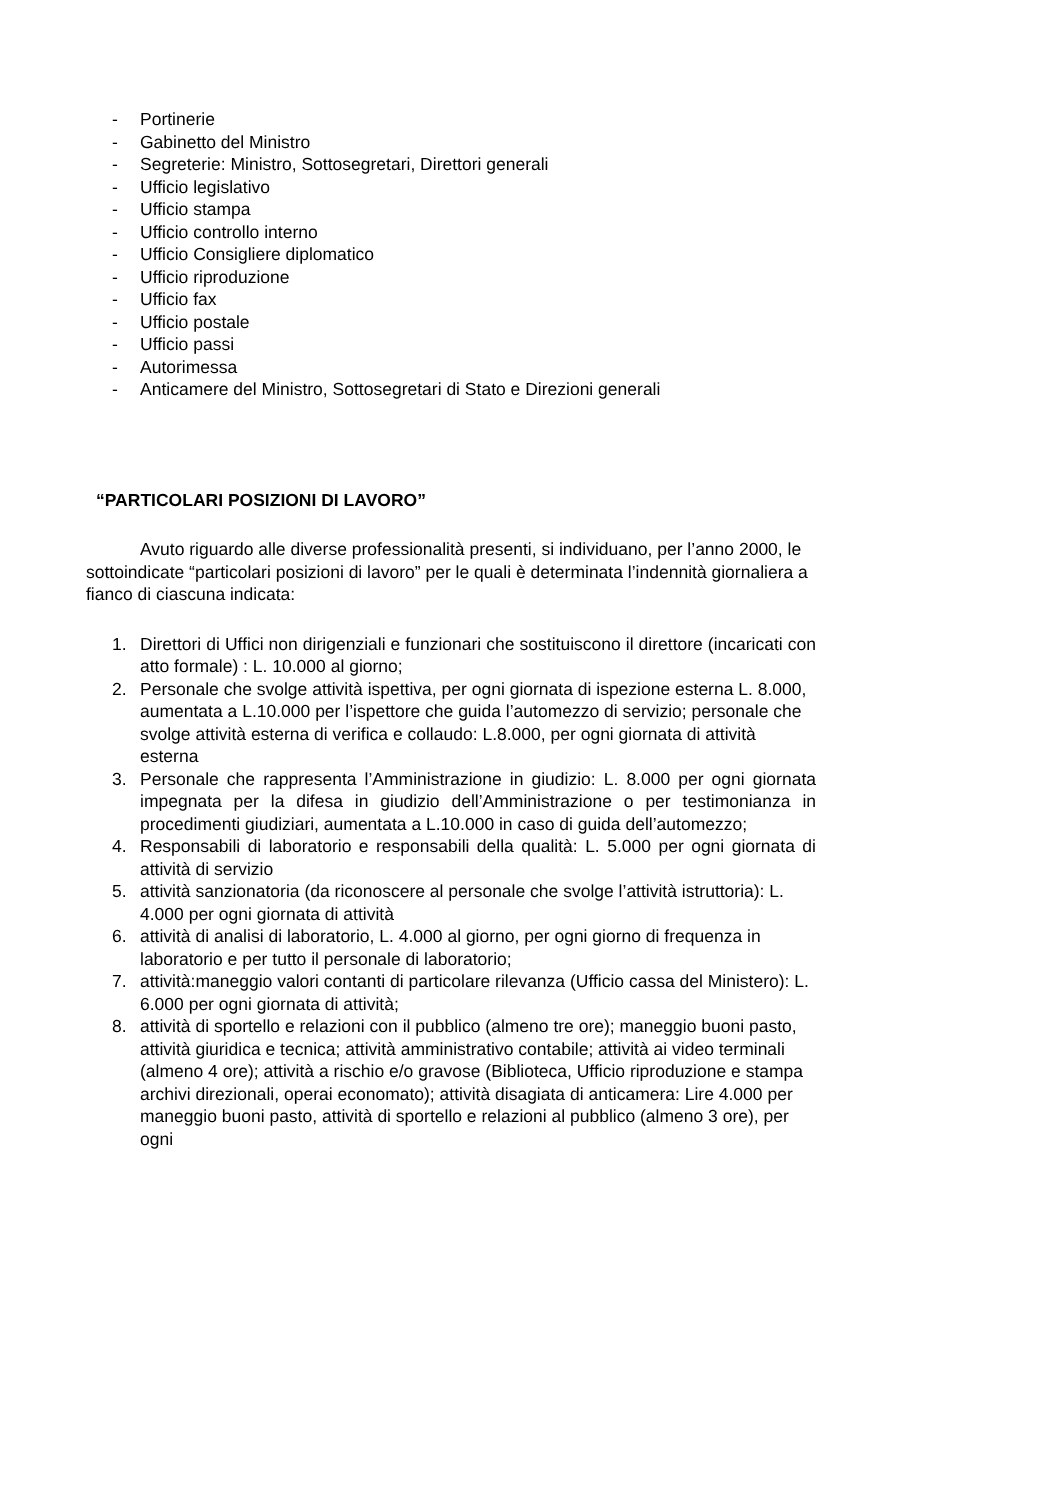- Portinerie
- Gabinetto del Ministro
- Segreterie: Ministro, Sottosegretari, Direttori generali
- Ufficio legislativo
- Ufficio stampa
- Ufficio controllo interno
- Ufficio Consigliere diplomatico
- Ufficio riproduzione
- Ufficio fax
- Ufficio postale
- Ufficio passi
- Autorimessa
- Anticamere del Ministro, Sottosegretari di Stato e Direzioni generali
“PARTICOLARI POSIZIONI DI LAVORO”
Avuto riguardo alle diverse professionalità presenti, si individuano, per l’anno 2000, le sottoindicate “particolari posizioni di lavoro” per le quali è determinata l’indennità giornaliera a fianco di ciascuna indicata:
1. Direttori di Uffici non dirigenziali e funzionari che sostituiscono il direttore (incaricati con atto formale) : L. 10.000 al giorno;
2. Personale che svolge attività ispettiva, per ogni giornata di ispezione esterna L. 8.000, aumentata a L.10.000 per l’ispettore che guida l’automezzo di servizio; personale che svolge attività esterna di verifica e collaudo: L.8.000, per ogni giornata di attività esterna
3. Personale che rappresenta l’Amministrazione in giudizio: L. 8.000 per ogni giornata impegnata per la difesa in giudizio dell’Amministrazione o per testimonianza in procedimenti giudiziari, aumentata a L.10.000 in caso di guida dell’automezzo;
4. Responsabili di laboratorio e responsabili della qualità: L. 5.000 per ogni giornata di attività di servizio
5. attività sanzionatoria (da riconoscere al personale che svolge l’attività istruttoria): L. 4.000 per ogni giornata di attività
6. attività di analisi di laboratorio, L. 4.000 al giorno, per ogni giorno di frequenza in laboratorio e per tutto il personale di laboratorio;
7. attività:maneggio valori contanti di particolare rilevanza (Ufficio cassa del Ministero): L. 6.000 per ogni giornata di attività;
8. attività di sportello e relazioni con il pubblico (almeno tre ore); maneggio buoni pasto, attività giuridica e tecnica; attività amministrativo contabile; attività ai video terminali (almeno 4 ore); attività a rischio e/o gravose (Biblioteca, Ufficio riproduzione e stampa archivi direzionali, operai economato); attività disagiata di anticamera: Lire 4.000 per maneggio buoni pasto, attività di sportello e relazioni al pubblico (almeno 3 ore), per ogni